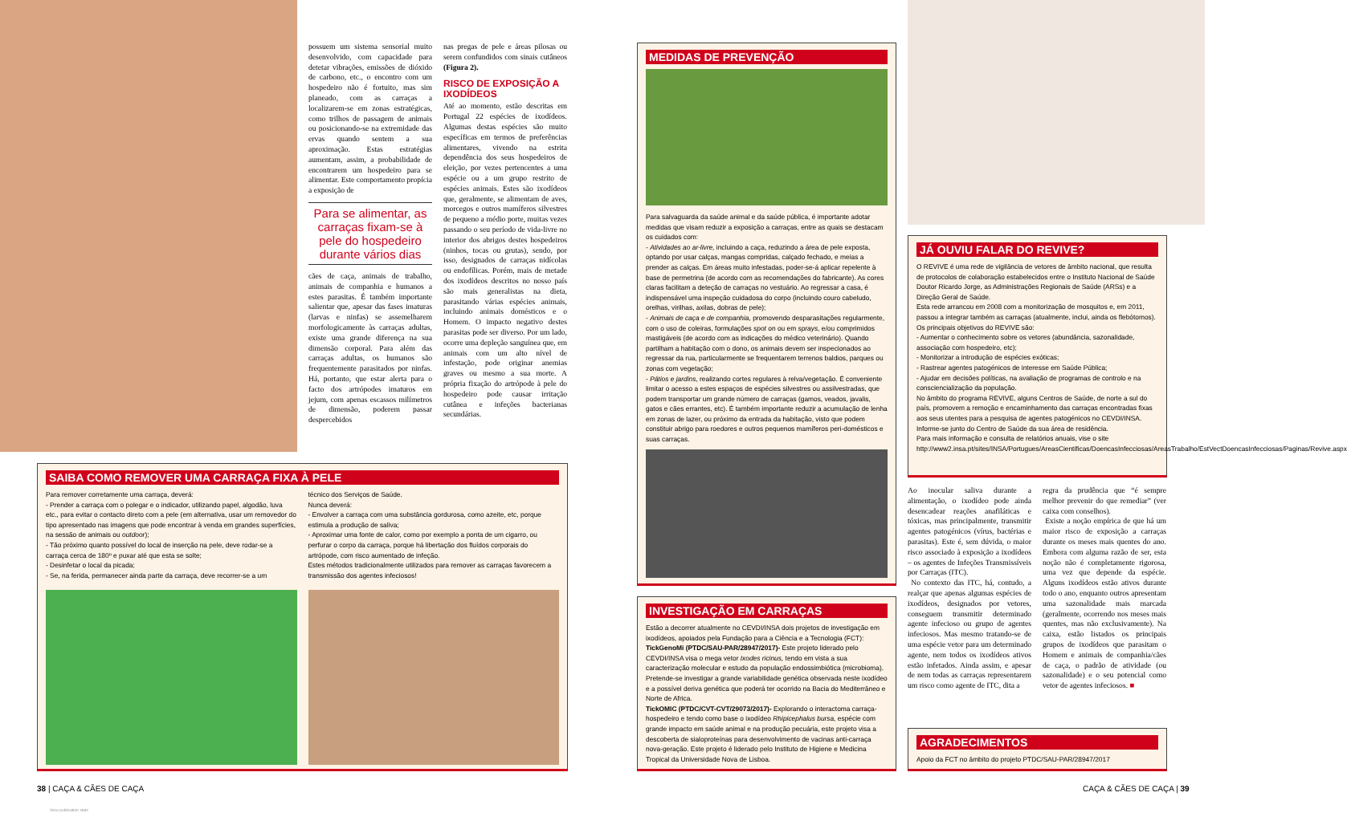possuem um sistema sensorial muito desenvolvido, com capacidade para detetar vibrações, emissões de dióxido de carbono, etc., o encontro com um hospedeiro não é fortuito, mas sim planeado, com as carraças a localizarem-se em zonas estratégicas, como trilhos de passagem de animais ou posicionando-se na extremidade das ervas quando sentem a sua aproximação. Estas estratégias aumentam, assim, a probabilidade de encontrarem um hospedeiro para se alimentar. Este comportamento propícia a exposição de
Para se alimentar, as carraças fixam-se à pele do hospedeiro durante vários dias
cães de caça, animais de trabalho, animais de companhia e humanos a estes parasitas. É também importante salientar que, apesar das fases imaturas (larvas e ninfas) se assemelharem morfologicamente às carraças adultas, existe uma grande diferença na sua dimensão corporal. Para além das carraças adultas, os humanos são frequentemente parasitados por ninfas. Há, portanto, que estar alerta para o facto dos artrópodes imaturos em jejum, com apenas escassos milímetros de dimensão, poderem passar despercebidos
nas pregas de pele e áreas pilosas ou serem confundidos com sinais cutâneos (Figura 2).
RISCO DE EXPOSIÇÃO A IXODÍDEOS
Até ao momento, estão descritas em Portugal 22 espécies de ixodídeos. Algumas destas espécies são muito específicas em termos de preferências alimentares, vivendo na estrita dependência dos seus hospedeiros de eleição, por vezes pertencentes a uma espécie ou a um grupo restrito de espécies animais. Estes são ixodídeos que, geralmente, se alimentam de aves, morcegos e outros mamíferos silvestres de pequeno a médio porte, muitas vezes passando o seu período de vida-livre no interior dos abrigos destes hospedeiros (ninhos, tocas ou grutas), sendo, por isso, designados de carraças nidícolas ou endofílicas. Porém, mais de metade dos ixodídeos descritos no nosso país são mais generalistas na dieta, parasitando várias espécies animais, incluindo animais domésticos e o Homem. O impacto negativo destes parasitas pode ser diverso. Por um lado, ocorre uma depleção sanguínea que, em animais com um alto nível de infestação, pode originar anemias graves ou mesmo a sua morte. A própria fixação do artrópode à pele do hospedeiro pode causar irritação cutânea e infeções bacterianas secundárias.
SAIBA COMO REMOVER UMA CARRAÇA FIXA À PELE
Para remover corretamente uma carraça, deverá:
- Prender a carraça com o polegar e o indicador, utilizando papel, algodão, luva etc., para evitar o contacto direto com a pele (em alternativa, usar um removedor do tipo apresentado nas imagens que pode encontrar à venda em grandes superfícies, na sessão de animais ou outdoor);
- Tão próximo quanto possível do local de inserção na pele, deve rodar-se a carraça cerca de 180º e puxar até que esta se solte;
- Desinfetar o local da picada;
- Se, na ferida, permanecer ainda parte da carraça, deve recorrer-se a um
técnico dos Serviços de Saúde.
Nunca deverá:
- Envolver a carraça com uma substância gordurosa, como azeite, etc, porque estimula a produção de saliva;
- Aproximar uma fonte de calor, como por exemplo a ponta de um cigarro, ou perfurar o corpo da carraça, porque há libertação dos fluídos corporais do artrópode, com risco aumentado de infeção.
Estes métodos tradicionalmente utilizados para remover as carraças favorecem a transmissão dos agentes infeciosos!
38 | CAÇA & CÃES DE CAÇA
MEDIDAS DE PREVENÇÃO
Para salvaguarda da saúde animal e da saúde pública, é importante adotar medidas que visam reduzir a exposição a carraças, entre as quais se destacam os cuidados com:
- Atividades ao ar-livre, incluindo a caça, reduzindo a área de pele exposta, optando por usar calças, mangas compridas, calçado fechado, e meias a prender as calças. Em áreas muito infestadas, poder-se-á aplicar repelente à base de permetrina (de acordo com as recomendações do fabricante). As cores claras facilitam a deteção de carraças no vestuário. Ao regressar a casa, é indispensável uma inspeção cuidadosa do corpo (incluindo couro cabeludo, orelhas, virilhas, axilas, dobras de pele);
- Animais de caça e de companhia, promovendo desparasitações regularmente, com o uso de coleiras, formulações spot on ou em sprays, e/ou comprimidos mastigáveis (de acordo com as indicações do médico veterinário). Quando partilham a habitação com o dono, os animais devem ser inspecionados ao regressar da rua, particularmente se frequentarem terrenos baldios, parques ou zonas com vegetação;
- Pátios e jardins, realizando cortes regulares à relva/vegetação. É conveniente limitar o acesso a estes espaços de espécies silvestres ou assilvestradas, que podem transportar um grande número de carraças (gamos, veados, javalis, gatos e cães errantes, etc). É também importante reduzir a acumulação de lenha em zonas de lazer, ou próximo da entrada da habitação, visto que podem constituir abrigo para roedores e outros pequenos mamíferos peri-domésticos e suas carraças.
INVESTIGAÇÃO EM CARRAÇAS
Estão a decorrer atualmente no CEVDI/INSA dois projetos de investigação em ixodídeos, apoiados pela Fundação para a Ciência e a Tecnologia (FCT):
TickGenoMi (PTDC/SAU-PAR/28947/2017)- Este projeto liderado pelo CEVDI/INSA visa o mega vetor Ixodes ricinus, tendo em vista a sua caracterização molecular e estudo da população endossimbiótica (microbioma). Pretende-se investigar a grande variabilidade genética observada neste ixodídeo e a possível deriva genética que poderá ter ocorrido na Bacia do Mediterrâneo e Norte de Africa.
TickOMIC (PTDC/CVT-CVT/29073/2017)- Explorando o interactoma carraça-hospedeiro e tendo como base o ixodídeo Rhipicephalus bursa, espécie com grande impacto em saúde animal e na produção pecuária, este projeto visa a descoberta de sialoproteínas para desenvolvimento de vacinas anti-carraça nova-geração. Este projeto é liderado pelo Instituto de Higiene e Medicina Tropical da Universidade Nova de Lisboa.
JÁ OUVIU FALAR DO REVIVE?
O REVIVE é uma rede de vigilância de vetores de âmbito nacional, que resulta de protocolos de colaboração estabelecidos entre o Instituto Nacional de Saúde Doutor Ricardo Jorge, as Administrações Regionais de Saúde (ARSs) e a Direção Geral de Saúde.
Esta rede arrancou em 2008 com a monitorização de mosquitos e, em 2011, passou a integrar também as carraças (atualmente, inclui, ainda os flebótomos).
Os principais objetivos do REVIVE são:
- Aumentar o conhecimento sobre os vetores (abundância, sazonalidade, associação com hospedeiro, etc);
- Monitorizar a introdução de espécies exóticas;
- Rastrear agentes patogénicos de interesse em Saúde Pública;
- Ajudar em decisões políticas, na avaliação de programas de controlo e na consciencialização da população.
No âmbito do programa REVIVE, alguns Centros de Saúde, de norte a sul do país, promovem a remoção e encaminhamento das carraças encontradas fixas aos seus utentes para a pesquisa de agentes patogénicos no CEVDI/INSA. Informe-se junto do Centro de Saúde da sua área de residência.
Para mais informação e consulta de relatórios anuais, vise o site http://www2.insa.pt/sites/INSA/Portugues/AreasCientificas/DoencasInfecciosas/AreasTrabalho/EstVectDoencasInfecciosas/Paginas/Revive.aspx
Ao inocular saliva durante a alimentação, o ixodídeo pode ainda desencadear reações anafiláticas e tóxicas, mas principalmente, transmitir agentes patogénicos (vírus, bactérias e parasitas). Este é, sem dúvida, o maior risco associado à exposição a ixodídeos – os agentes de Infeções Transmissíveis por Carraças (ITC).
No contexto das ITC, há, contudo, a realçar que apenas algumas espécies de ixodídeos, designados por vetores, conseguem transmitir determinado agente infecioso ou grupo de agentes infeciosos. Mas mesmo tratando-se de uma espécie vetor para um determinado agente, nem todos os ixodídeos ativos estão infetados. Ainda assim, e apesar de nem todas as carraças representarem um risco como agente de ITC, dita a
regra da prudência que “é sempre melhor prevenir do que remediar” (ver caixa com conselhos).
Existe a noção empírica de que há um maior risco de exposição a carraças durante os meses mais quentes do ano. Embora com alguma razão de ser, esta noção não é completamente rigorosa, uma vez que depende da espécie. Alguns ixodídeos estão ativos durante todo o ano, enquanto outros apresentam uma sazonalidade mais marcada (geralmente, ocorrendo nos meses mais quentes, mas não exclusivamente). Na caixa, estão listados os principais grupos de ixodídeos que parasitam o Homem e animais de companhia/cães de caça, o padrão de atividade (ou sazonalidade) e o seu potencial como vetor de agentes infeciosos. ■
AGRADECIMENTOS
Apoio da FCT no âmbito do projeto PTDC/SAU-PAR/28947/2017
CAÇA & CÃES DE CAÇA | 39
View publication stats